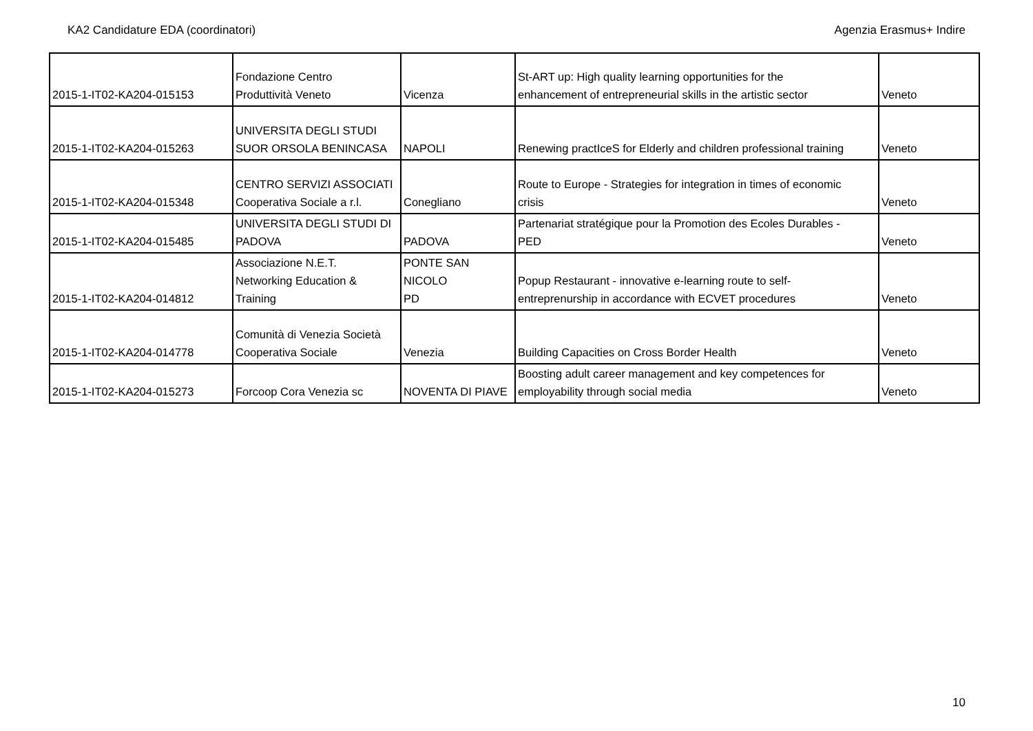KA2 Candidature EDA (coordinatori) Agenzia Erasmus+ Indire
| 2015-1-IT02-KA204-015153 | Fondazione Centro Produttività Veneto | Vicenza | St-ART up: High quality learning opportunities for the enhancement of entrepreneurial skills in the artistic sector | Veneto |
| 2015-1-IT02-KA204-015263 | UNIVERSITA DEGLI STUDI SUOR ORSOLA BENINCASA | NAPOLI | Renewing practIceS for Elderly and children professional training | Veneto |
| 2015-1-IT02-KA204-015348 | CENTRO SERVIZI ASSOCIATI Cooperativa Sociale a r.l. | Conegliano | Route to Europe - Strategies for integration in times of economic crisis | Veneto |
| 2015-1-IT02-KA204-015485 | UNIVERSITA DEGLI STUDI DI PADOVA | PADOVA | Partenariat stratégique pour la Promotion des Ecoles Durables - PED | Veneto |
| 2015-1-IT02-KA204-014812 | Associazione N.E.T. Networking Education & Training | PONTE SAN NICOLO PD | Popup Restaurant - innovative e-learning route to self- entreprenurship in accordance with ECVET procedures | Veneto |
| 2015-1-IT02-KA204-014778 | Comunità di Venezia Società Cooperativa Sociale | Venezia | Building Capacities on Cross Border Health | Veneto |
| 2015-1-IT02-KA204-015273 | Forcoop Cora Venezia sc | NOVENTA DI PIAVE | Boosting adult career management and key competences for employability through social media | Veneto |
10